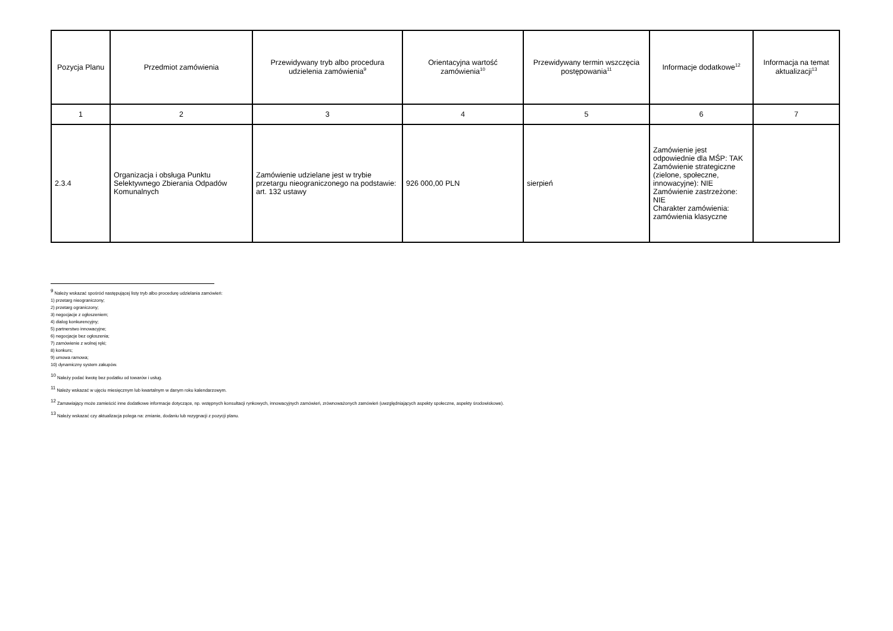| Pozycja Planu | Przedmiot zamówienia | Przewidywany tryb albo procedura udzielenia zamówienia<sup>9</sup> | Orientacyjna wartość zamówienia<sup>10</sup> | Przewidywany termin wszczęcia postępowania<sup>11</sup> | Informacje dodatkowe<sup>12</sup> | Informacja na temat aktualizacji<sup>13</sup> |
| --- | --- | --- | --- | --- | --- | --- |
| 1 | 2 | 3 | 4 | 5 | 6 | 7 |
| 2.3.4 | Organizacja i obsługa Punktu Selektywnego Zbierania Odpadów Komunalnych | Zamówienie udzielane jest w trybie przetargu nieograniczonego na podstawie: art. 132 ustawy | 926 000,00 PLN | sierpień | Zamówienie jest odpowiednie dla MŚP: TAK Zamówienie strategiczne (zielone, społeczne, innowacyjne): NIE Zamówienie zastrzeżone: NIE Charakter zamówienia: zamówienia klasyczne | |
<sup>9</sup> Należy wskazać spośród następującej listy tryb albo procedurę udzielania zamówień:
1) przetarg nieograniczony;
2) przetarg ograniczony;
3) negocjacje z ogłoszeniem;
4) dialog konkurencyjny;
5) partnerstwo innowacyjne;
6) negocjacje bez ogłoszenia;
7) zamówienie z wolnej ręki;
8) konkurs;
9) umowa ramowa;
10) dynamiczny system zakupów.
<sup>10</sup> Należy podać kwotę bez podatku od towarów i usług.
<sup>11</sup> Należy wskazać w ujęciu miesięcznym lub kwartalnym w danym roku kalendarzowym.
<sup>12</sup> Zamawiający może zamieścić inne dodatkowe informacje dotyczące, np. wstępnych konsultacji rynkowych, innowacyjnych zamówień, zrównoważonych zamówień (uwzględniających aspekty społeczne, aspekty środowiskowe).
<sup>13</sup> Należy wskazać czy aktualizacja polega na: zmianie, dodaniu lub rezygnacji z pozycji planu.